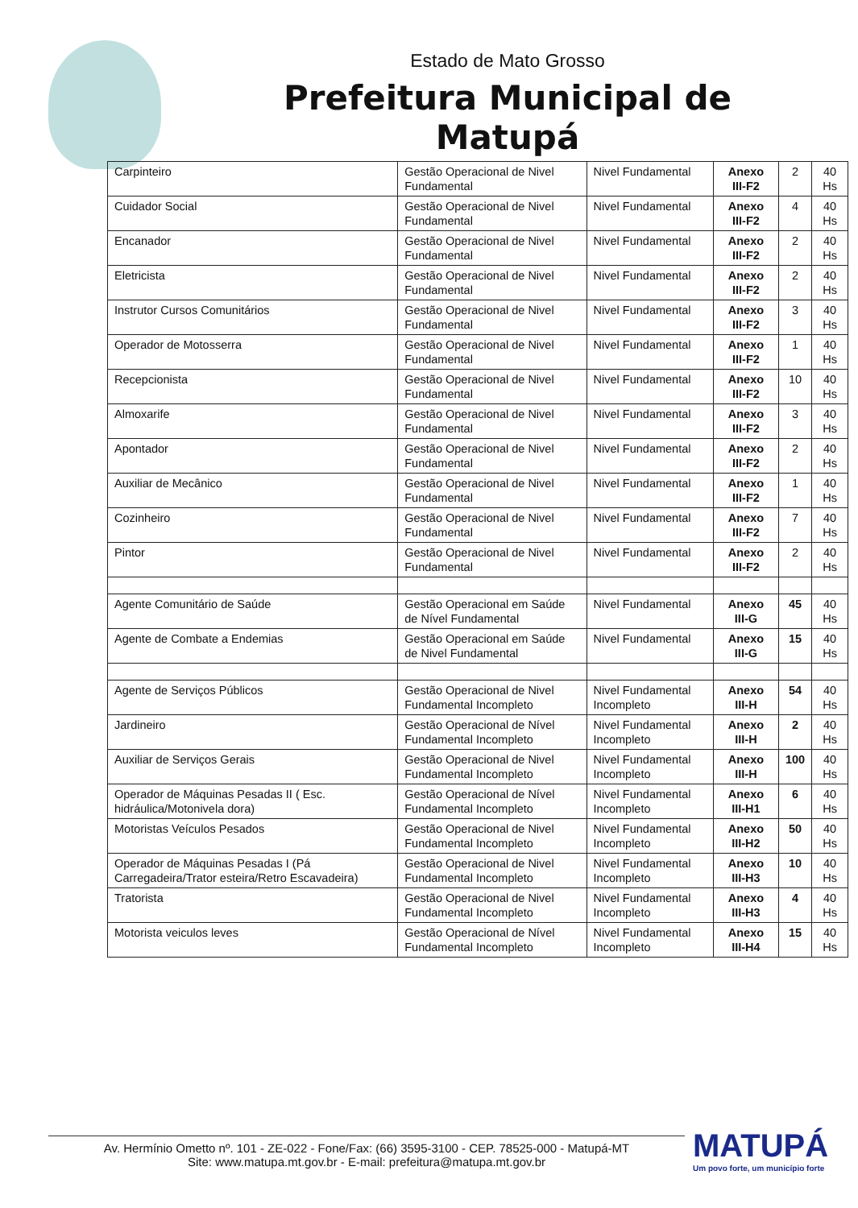Estado de Mato Grosso
Prefeitura Municipal de Matupá
| Carpinteiro | Gestão Operacional de Nivel Fundamental | Nivel Fundamental | Anexo III-F2 | 2 | 40 Hs |
| Cuidador Social | Gestão Operacional de Nivel Fundamental | Nivel Fundamental | Anexo III-F2 | 4 | 40 Hs |
| Encanador | Gestão Operacional de Nivel Fundamental | Nivel Fundamental | Anexo III-F2 | 2 | 40 Hs |
| Eletricista | Gestão Operacional de Nivel Fundamental | Nivel Fundamental | Anexo III-F2 | 2 | 40 Hs |
| Instrutor Cursos Comunitários | Gestão Operacional de Nivel Fundamental | Nivel Fundamental | Anexo III-F2 | 3 | 40 Hs |
| Operador de Motosserra | Gestão Operacional de Nivel Fundamental | Nivel Fundamental | Anexo III-F2 | 1 | 40 Hs |
| Recepcionista | Gestão Operacional de Nivel Fundamental | Nivel Fundamental | Anexo III-F2 | 10 | 40 Hs |
| Almoxarife | Gestão Operacional de Nivel Fundamental | Nivel Fundamental | Anexo III-F2 | 3 | 40 Hs |
| Apontador | Gestão Operacional de Nivel Fundamental | Nivel Fundamental | Anexo III-F2 | 2 | 40 Hs |
| Auxiliar de Mecânico | Gestão Operacional de Nivel Fundamental | Nivel Fundamental | Anexo III-F2 | 1 | 40 Hs |
| Cozinheiro | Gestão Operacional de Nivel Fundamental | Nivel Fundamental | Anexo III-F2 | 7 | 40 Hs |
| Pintor | Gestão Operacional de Nivel Fundamental | Nivel Fundamental | Anexo III-F2 | 2 | 40 Hs |
| Agente Comunitário de Saúde | Gestão Operacional em Saúde de Nível Fundamental | Nivel Fundamental | Anexo III-G | 45 | 40 Hs |
| Agente de Combate a Endemias | Gestão Operacional em Saúde de Nivel Fundamental | Nivel Fundamental | Anexo III-G | 15 | 40 Hs |
| Agente de Serviços Públicos | Gestão Operacional de Nivel Fundamental Incompleto | Nivel Fundamental Incompleto | Anexo III-H | 54 | 40 Hs |
| Jardineiro | Gestão Operacional de Nível Fundamental Incompleto | Nivel Fundamental Incompleto | Anexo III-H | 2 | 40 Hs |
| Auxiliar de Serviços Gerais | Gestão Operacional de Nivel Fundamental Incompleto | Nivel Fundamental Incompleto | Anexo III-H | 100 | 40 Hs |
| Operador de Máquinas Pesadas II ( Esc. hidráulica/Motonivela dora) | Gestão Operacional de Nível Fundamental Incompleto | Nivel Fundamental Incompleto | Anexo III-H1 | 6 | 40 Hs |
| Motoristas Veículos Pesados | Gestão Operacional de Nivel Fundamental Incompleto | Nivel Fundamental Incompleto | Anexo III-H2 | 50 | 40 Hs |
| Operador de Máquinas Pesadas I (Pá Carregadeira/Trator esteira/Retro Escavadeira) | Gestão Operacional de Nivel Fundamental Incompleto | Nivel Fundamental Incompleto | Anexo III-H3 | 10 | 40 Hs |
| Tratorista | Gestão Operacional de Nivel Fundamental Incompleto | Nivel Fundamental Incompleto | Anexo III-H3 | 4 | 40 Hs |
| Motorista veiculos leves | Gestão Operacional de Nível Fundamental Incompleto | Nivel Fundamental Incompleto | Anexo III-H4 | 15 | 40 Hs |
Av. Hermínio Ometto nº. 101 - ZE-022 - Fone/Fax: (66) 3595-3100 - CEP. 78525-000 - Matupá-MT
Site: www.matupa.mt.gov.br - E-mail: prefeitura@matupa.mt.gov.br
MATUPÁ
Um povo forte, um município forte